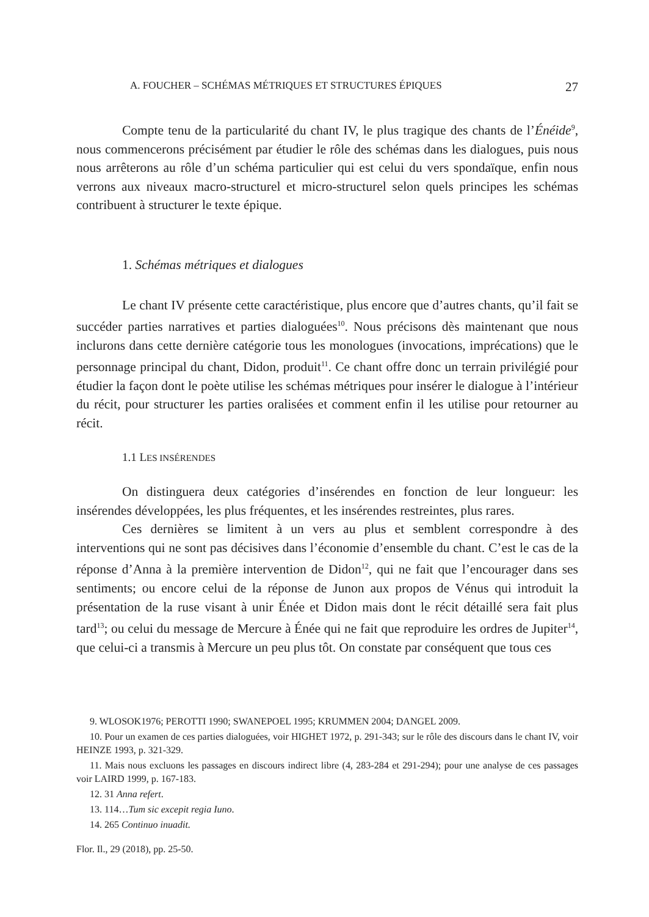A. FOUCHER – SCHÉMAS MÉTRIQUES ET STRUCTURES ÉPIQUES 27
Compte tenu de la particularité du chant IV, le plus tragique des chants de l’Énéide<sup>9</sup>, nous commencerons précisément par étudier le rôle des schémas dans les dialogues, puis nous nous arrêterons au rôle d’un schéma particulier qui est celui du vers spondaïque, enfin nous verrons aux niveaux macro-structurel et micro-structurel selon quels principes les schémas contribuent à structurer le texte épique.
1. Schémas métriques et dialogues
Le chant IV présente cette caractéristique, plus encore que d’autres chants, qu’il fait se succéder parties narratives et parties dialoguées<sup>10</sup>. Nous précisons dès maintenant que nous inclurons dans cette dernière catégorie tous les monologues (invocations, imprécations) que le personnage principal du chant, Didon, produit<sup>11</sup>. Ce chant offre donc un terrain privilégié pour étudier la façon dont le poète utilise les schémas métriques pour insérer le dialogue à l’intérieur du récit, pour structurer les parties oralisées et comment enfin il les utilise pour retourner au récit.
1.1 LES INSÉRENDES
On distinguera deux catégories d’insérendes en fonction de leur longueur: les insérendes développées, les plus fréquentes, et les insérendes restreintes, plus rares.
Ces dernières se limitent à un vers au plus et semblent correspondre à des interventions qui ne sont pas décisives dans l’économie d’ensemble du chant. C’est le cas de la réponse d’Anna à la première intervention de Didon<sup>12</sup>, qui ne fait que l’encourager dans ses sentiments; ou encore celui de la réponse de Junon aux propos de Vénus qui introduit la présentation de la ruse visant à unir Énée et Didon mais dont le récit détaillé sera fait plus tard<sup>13</sup>; ou celui du message de Mercure à Énée qui ne fait que reproduire les ordres de Jupiter<sup>14</sup>, que celui-ci a transmis à Mercure un peu plus tôt. On constate par conséquent que tous ces
9. WLOSOK1976; PEROTTI 1990; SWANEPOEL 1995; KRUMMEN 2004; DANGEL 2009.
10. Pour un examen de ces parties dialoguées, voir HIGHET 1972, p. 291-343; sur le rôle des discours dans le chant IV, voir HEINZE 1993, p. 321-329.
11. Mais nous excluons les passages en discours indirect libre (4, 283-284 et 291-294); pour une analyse de ces passages voir LAIRD 1999, p. 167-183.
12. 31 Anna refert.
13. 114…Tum sic excepit regia Iuno.
14. 265 Continuo inuadit.
Flor. Il., 29 (2018), pp. 25-50.